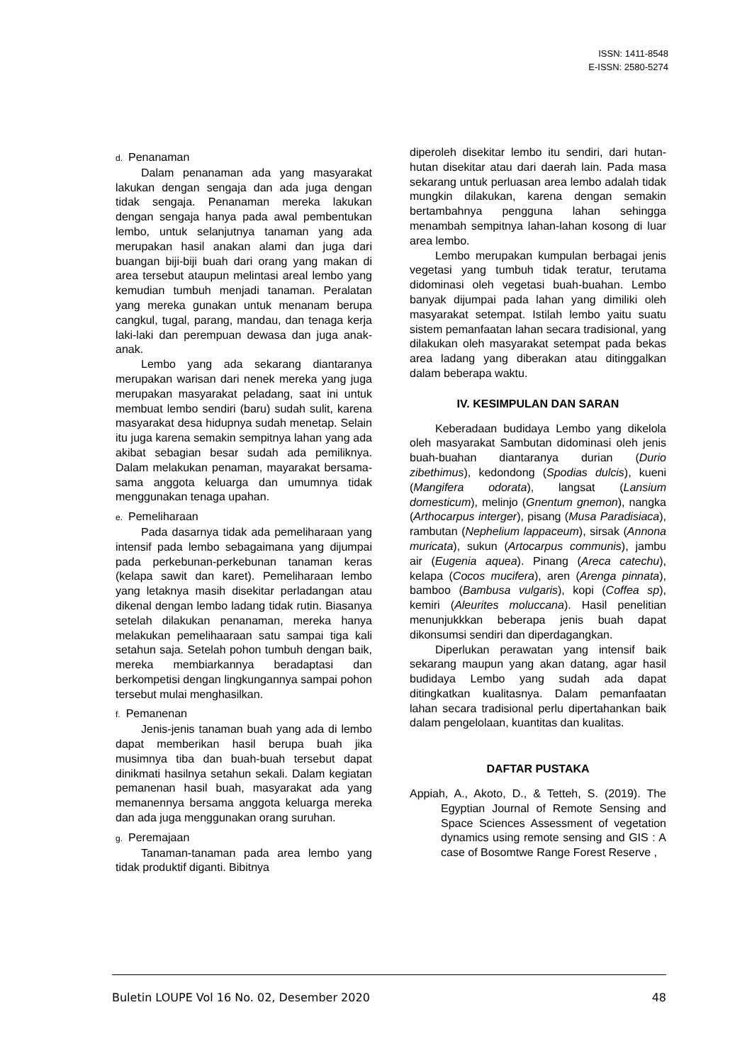ISSN: 1411-8548
E-ISSN: 2580-5274
d. Penanaman
Dalam penanaman ada yang masyarakat lakukan dengan sengaja dan ada juga dengan tidak sengaja. Penanaman mereka lakukan dengan sengaja hanya pada awal pembentukan lembo, untuk selanjutnya tanaman yang ada merupakan hasil anakan alami dan juga dari buangan biji-biji buah dari orang yang makan di area tersebut ataupun melintasi areal lembo yang kemudian tumbuh menjadi tanaman. Peralatan yang mereka gunakan untuk menanam berupa cangkul, tugal, parang, mandau, dan tenaga kerja laki-laki dan perempuan dewasa dan juga anak-anak.
Lembo yang ada sekarang diantaranya merupakan warisan dari nenek mereka yang juga merupakan masyarakat peladang, saat ini untuk membuat lembo sendiri (baru) sudah sulit, karena masyarakat desa hidupnya sudah menetap. Selain itu juga karena semakin sempitnya lahan yang ada akibat sebagian besar sudah ada pemiliknya. Dalam melakukan penaman, mayarakat bersama-sama anggota keluarga dan umumnya tidak menggunakan tenaga upahan.
e. Pemeliharaan
Pada dasarnya tidak ada pemeliharaan yang intensif pada lembo sebagaimana yang dijumpai pada perkebunan-perkebunan tanaman keras (kelapa sawit dan karet). Pemeliharaan lembo yang letaknya masih disekitar perladangan atau dikenal dengan lembo ladang tidak rutin. Biasanya setelah dilakukan penanaman, mereka hanya melakukan pemelihaaraan satu sampai tiga kali setahun saja. Setelah pohon tumbuh dengan baik, mereka membiarkannya beradaptasi dan berkompetisi dengan lingkungannya sampai pohon tersebut mulai menghasilkan.
f. Pemanenan
Jenis-jenis tanaman buah yang ada di lembo dapat memberikan hasil berupa buah jika musimnya tiba dan buah-buah tersebut dapat dinikmati hasilnya setahun sekali. Dalam kegiatan pemanenan hasil buah, masyarakat ada yang memanennya bersama anggota keluarga mereka dan ada juga menggunakan orang suruhan.
g. Peremajaan
Tanaman-tanaman pada area lembo yang tidak produktif diganti. Bibitnya
diperoleh disekitar lembo itu sendiri, dari hutan-hutan disekitar atau dari daerah lain. Pada masa sekarang untuk perluasan area lembo adalah tidak mungkin dilakukan, karena dengan semakin bertambahnya pengguna lahan sehingga menambah sempitnya lahan-lahan kosong di luar area lembo.
Lembo merupakan kumpulan berbagai jenis vegetasi yang tumbuh tidak teratur, terutama didominasi oleh vegetasi buah-buahan. Lembo banyak dijumpai pada lahan yang dimiliki oleh masyarakat setempat. Istilah lembo yaitu suatu sistem pemanfaatan lahan secara tradisional, yang dilakukan oleh masyarakat setempat pada bekas area ladang yang diberakan atau ditinggalkan dalam beberapa waktu.
IV. KESIMPULAN DAN SARAN
Keberadaan budidaya Lembo yang dikelola oleh masyarakat Sambutan didominasi oleh jenis buah-buahan diantaranya durian (Durio zibethimus), kedondong (Spodias dulcis), kueni (Mangifera odorata), langsat (Lansium domesticum), melinjo (Gnentum gnemon), nangka (Arthocarpus interger), pisang (Musa Paradisiaca), rambutan (Nephelium lappaceum), sirsak (Annona muricata), sukun (Artocarpus communis), jambu air (Eugenia aquea). Pinang (Areca catechu), kelapa (Cocos mucifera), aren (Arenga pinnata), bamboo (Bambusa vulgaris), kopi (Coffea sp), kemiri (Aleurites moluccana). Hasil penelitian menunjukkkan beberapa jenis buah dapat dikonsumsi sendiri dan diperdagangkan.
Diperlukan perawatan yang intensif baik sekarang maupun yang akan datang, agar hasil budidaya Lembo yang sudah ada dapat ditingkatkan kualitasnya. Dalam pemanfaatan lahan secara tradisional perlu dipertahankan baik dalam pengelolaan, kuantitas dan kualitas.
DAFTAR PUSTAKA
Appiah, A., Akoto, D., & Tetteh, S. (2019). The Egyptian Journal of Remote Sensing and Space Sciences Assessment of vegetation dynamics using remote sensing and GIS : A case of Bosomtwe Range Forest Reserve ,
Buletin LOUPE Vol 16 No. 02, Desember 2020 48